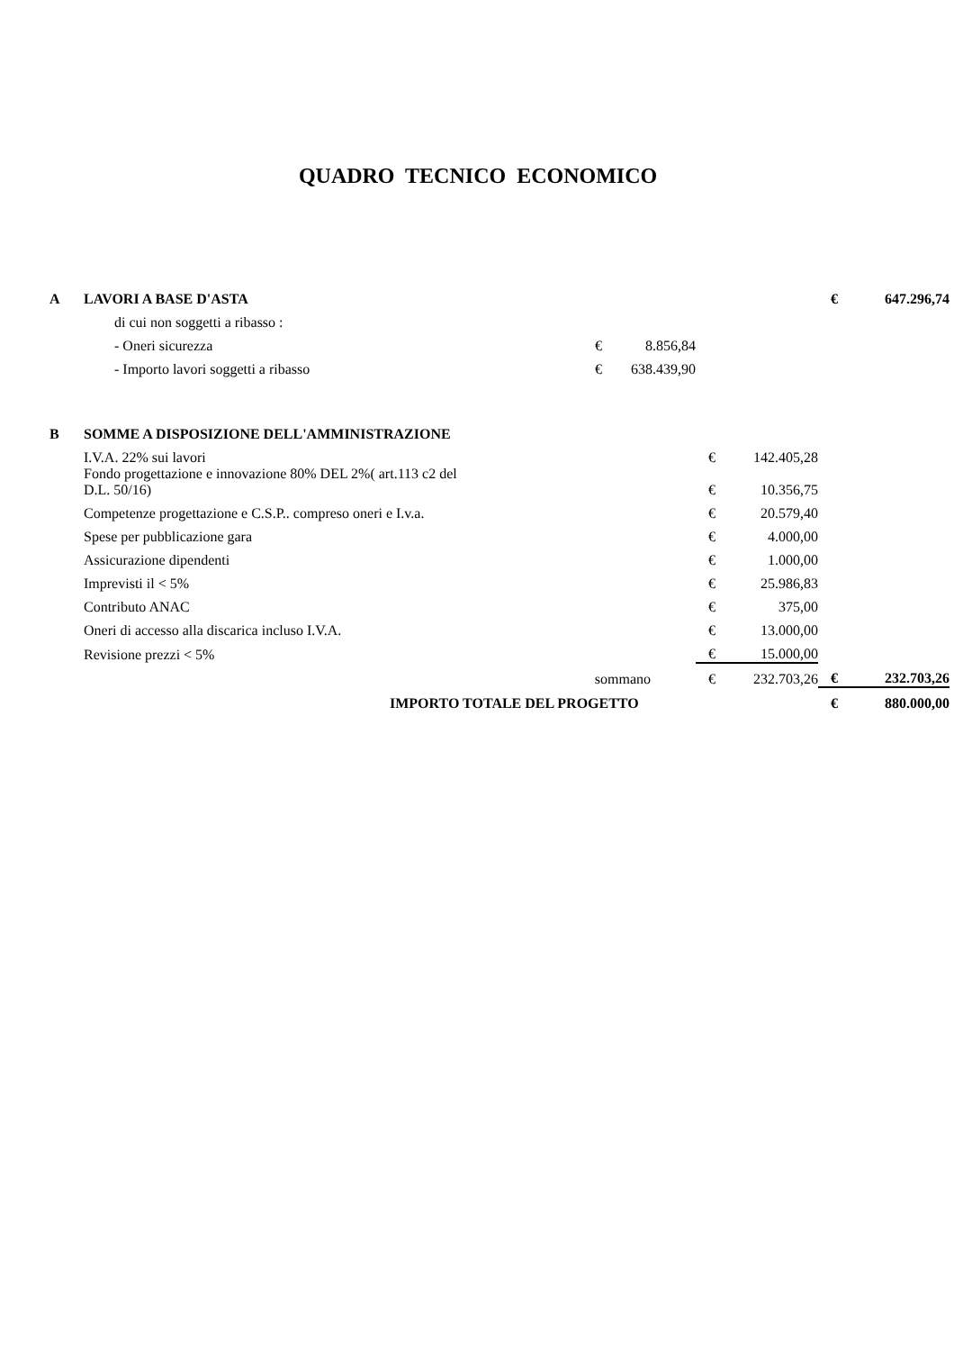QUADRO TECNICO ECONOMICO
| A | LAVORI A BASE D'ASTA | | | | | | € | 647.296,74 |
| | | di cui non soggetti a ribasso : | | | | | | |
| | | - Oneri sicurezza | € | 8.856,84 | | | | |
| | | - Importo lavori soggetti a ribasso | € | 638.439,90 | | | | |
| B | SOMME A DISPOSIZIONE DELL'AMMINISTRAZIONE | | | | | | | |
| | I.V.A. 22% sui lavori | | | | € | 142.405,28 | | |
| | Fondo progettazione e innovazione 80% DEL 2%( art.113 c2 del D.L. 50/16) | | | | € | 10.356,75 | | |
| | Competenze progettazione e C.S.P.. compreso oneri e I.v.a. | | | | € | 20.579,40 | | |
| | Spese per pubblicazione gara | | | | € | 4.000,00 | | |
| | Assicurazione dipendenti | | | | € | 1.000,00 | | |
| | Imprevisti il < 5% | | | | € | 25.986,83 | | |
| | Contributo ANAC | | | | € | 375,00 | | |
| | Oneri di accesso alla discarica incluso I.V.A. | | | | € | 13.000,00 | | |
| | Revisione prezzi < 5% | | | | € | 15.000,00 | | |
| | sommano | | | | € | 232.703,26 | € | 232.703,26 |
| | IMPORTO TOTALE DEL PROGETTO | | | | | | € | 880.000,00 |